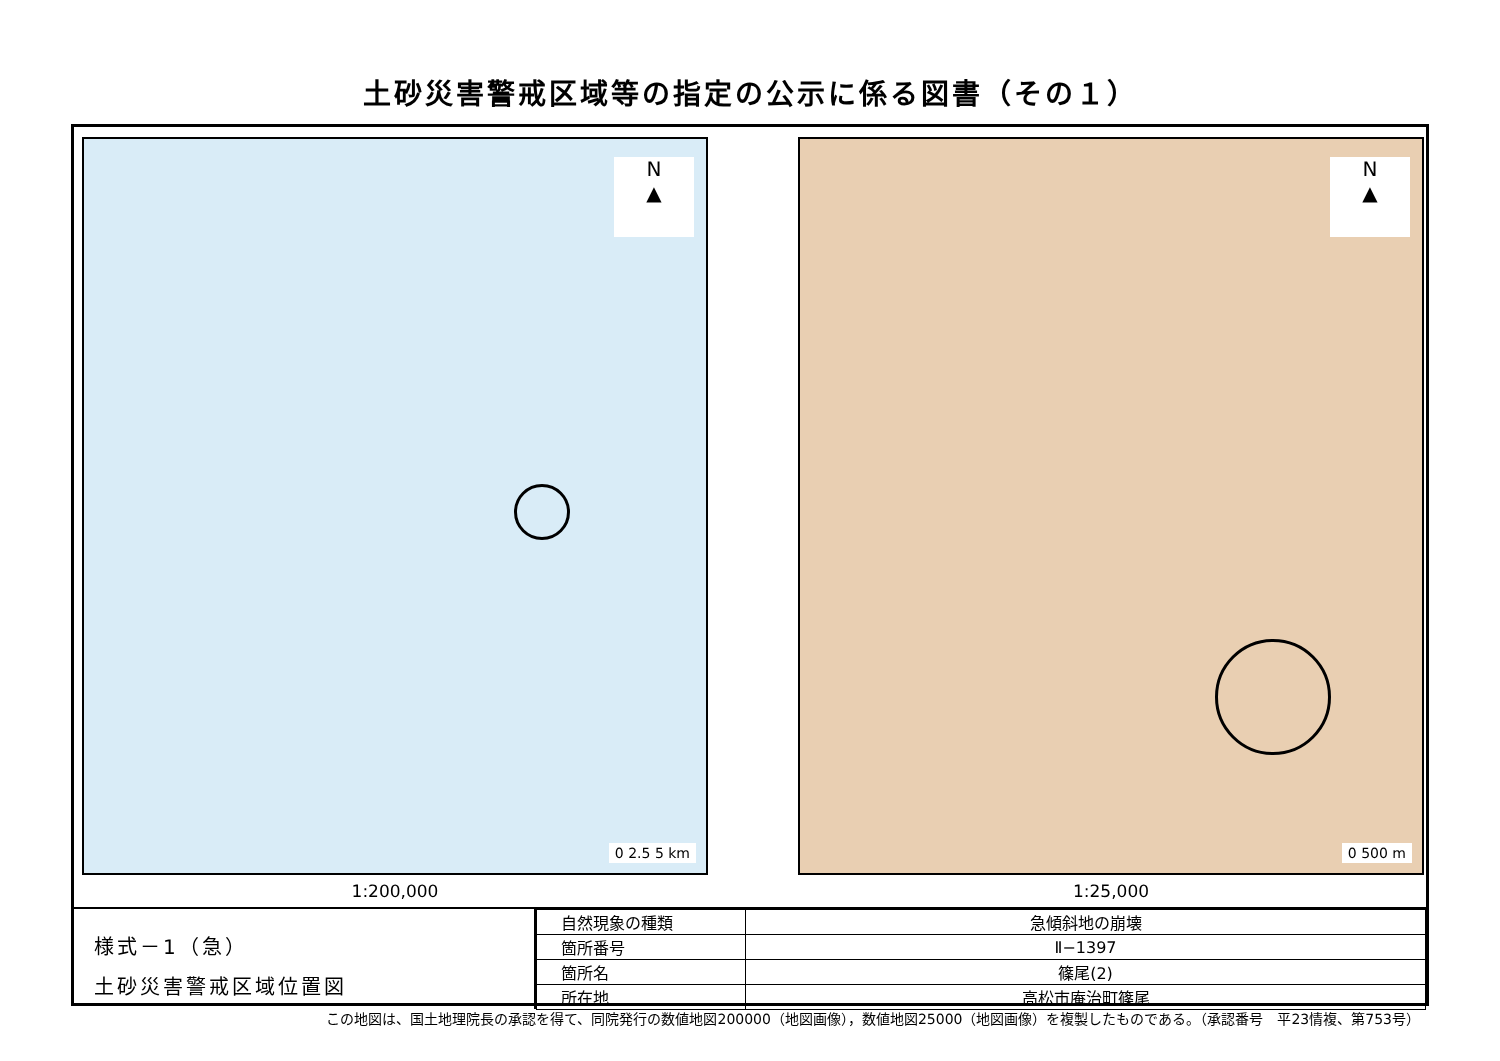土砂災害警戒区域等の指定の公示に係る図書（その１）
N
▲
0 2.5 5 km
1:200,000
N
▲
0 500 m
1:25,000
様式－1（急）
土砂災害警戒区域位置図
| 自然現象の種類 | 急傾斜地の崩壊 |
| 箇所番号 | Ⅱ−1397 |
| 箇所名 | 篠尾(2) |
| 所在地 | 高松市庵治町篠尾 |
この地図は、国土地理院長の承認を得て、同院発行の数値地図200000（地図画像），数値地図25000（地図画像）を複製したものである。（承認番号　平23情複、第753号）